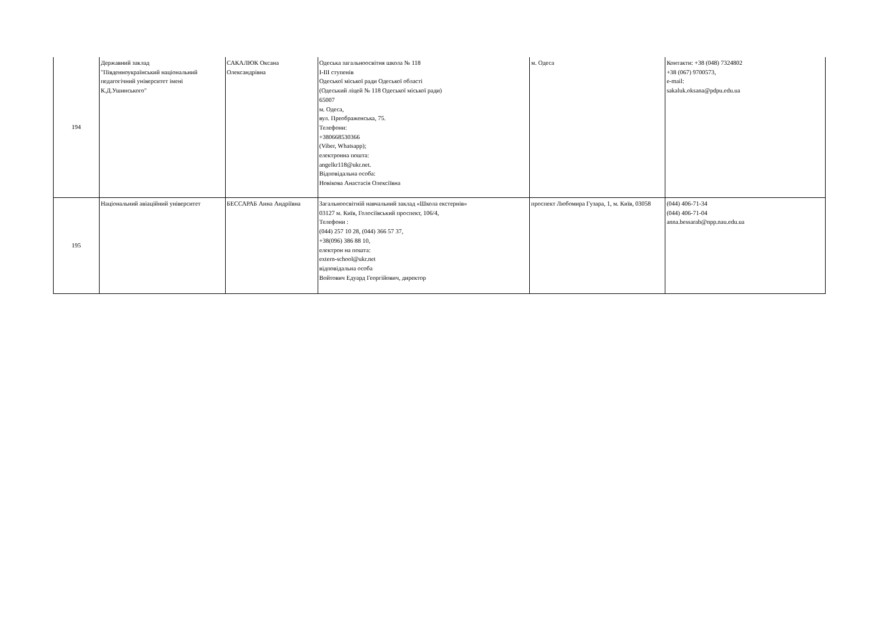| 194 | Державний заклад "Південноукраїнський національний педагогічний університет імені К.Д.Ушинського" | САКАЛЮК Оксана Олександрівна | Одеська загальноосвітня школа № 118 I-III ступенів Одеської міської ради Одеської області (Одеський ліцей № 118 Одеської міської ради) 65007 м. Одеса, вул. Преображенська, 75. Телефони: +380668530366 (Viber, Whatsapp); електронна пошта: angelkr118@ukr.net. Відповідальна особа: Новікова Анастасія Олексіївна | м. Одеса | Контакти: +38 (048) 7324802 +38 (067) 9700573, e-mail: sakaluk.oksana@pdpu.edu.ua |
| 195 | Національний авіаційний університет | БЕССАРАБ Анна Андріївна | Загальноосвітній навчальний заклад «Школа екстернів» 03127 м. Київ, Голосіївський проспект, 106/4, Телефони : (044) 257 10 28, (044) 366 57 37, +38(096) 386 88 10, електрон на пошта: extern-school@ukr.net відповідальна особа Войтович Едуард Георгійович, директор | проспект Любомира Гузара, 1, м. Київ, 03058 | (044) 406-71-34 (044) 406-71-04 anna.bessarab@npp.nau.edu.ua |